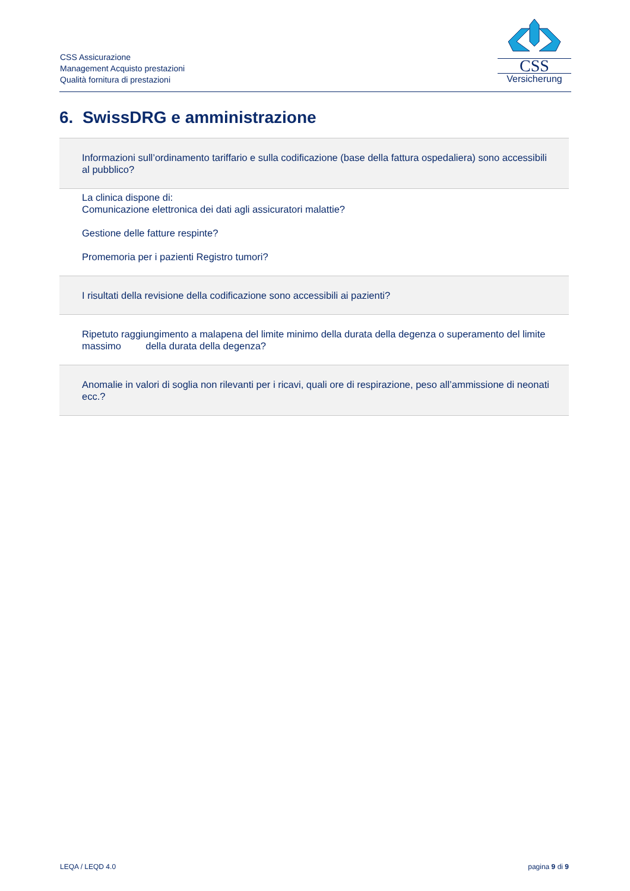CSS Assicurazione
Management Acquisto prestazioni
Qualità fornitura di prestazioni
CSS
Versicherung
6. SwissDRG e amministrazione
| Informazioni sull’ordinamento tariffario e sulla codificazione (base della fattura ospedaliera) sono accessibili al pubblico? |
| La clinica dispone di: Comunicazione elettronica dei dati agli assicuratori malattie? Gestione delle fatture respinte? Promemoria per i pazienti Registro tumori? |
| I risultati della revisione della codificazione sono accessibili ai pazienti? |
| Ripetuto raggiungimento a malapena del limite minimo della durata della degenza o superamento del limite massimo della durata della degenza? |
| Anomalie in valori di soglia non rilevanti per i ricavi, quali ore di respirazione, peso all’ammissione di neonati ecc.? |
LEQA / LEQD 4.0 pagina 9 di 9